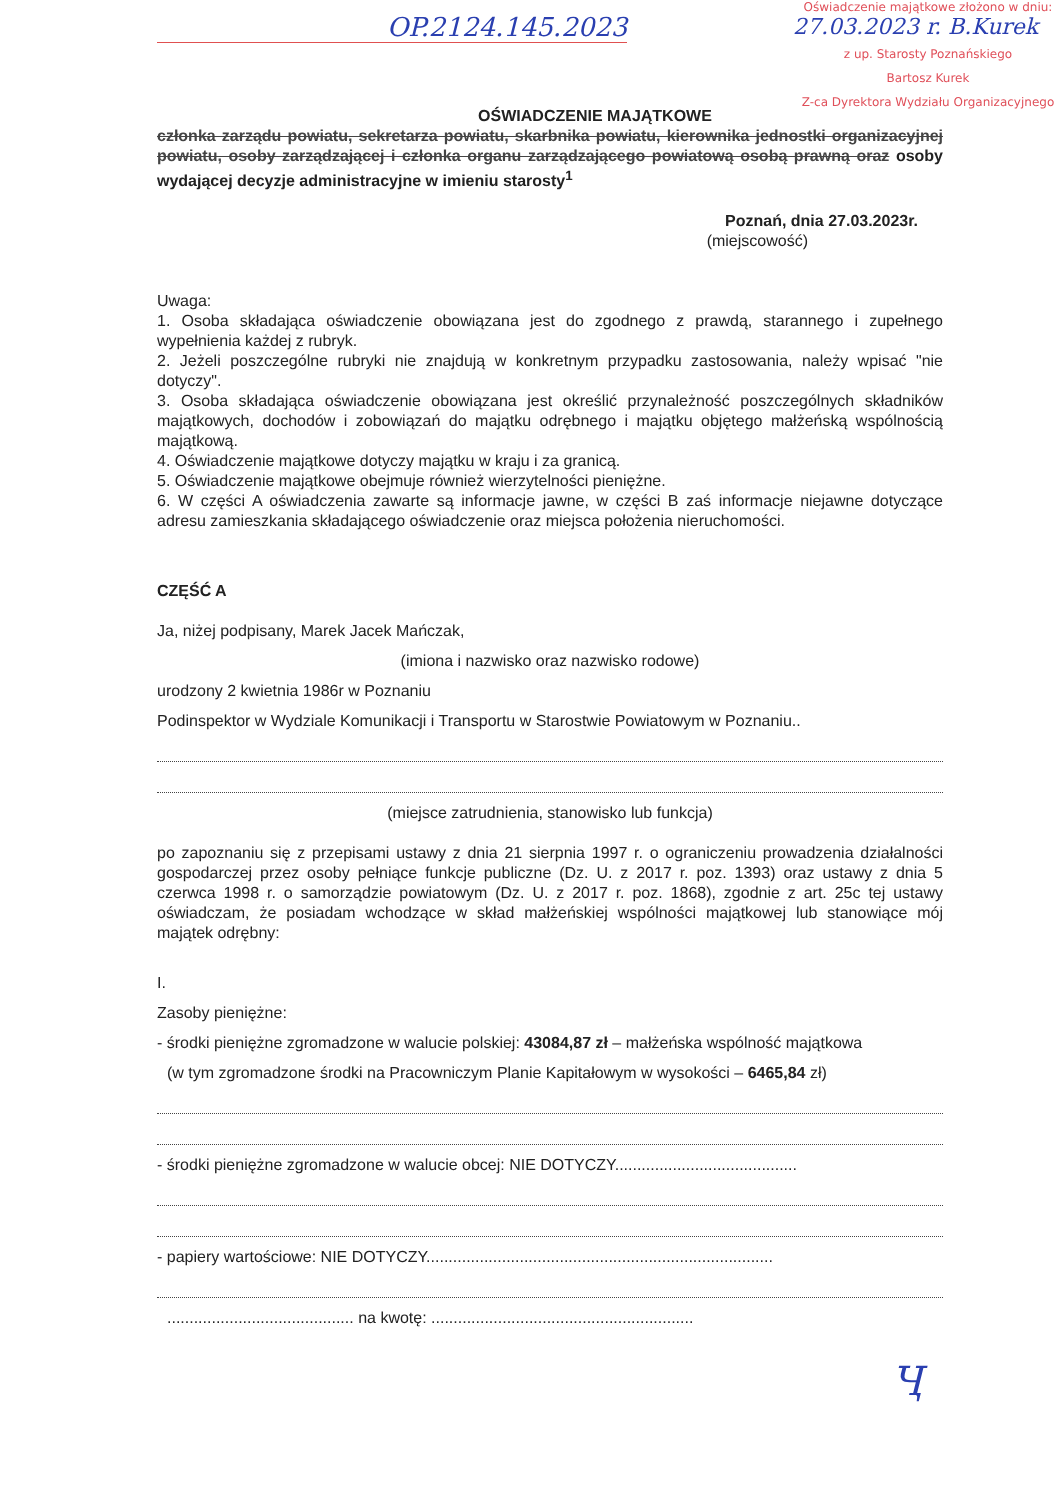OP.2124.145.2023
Oświadczenie majątkowe złożono w dniu:
27.03.2023 r. B.Kurek
z up. Starosty Poznańskiego
Bartosz Kurek
Z-ca Dyrektora Wydziału Organizacyjnego
OŚWIADCZENIE MAJĄTKOWE
członka zarządu powiatu, sekretarza powiatu, skarbnika powiatu, kierownika jednostki organizacyjnej powiatu, osoby zarządzającej i członka organu zarządzającego powiatową osobą prawną oraz osoby wydającej decyzje administracyjne w imieniu starosty<sup>1</sup>
Poznań, dnia 27.03.2023r.
(miejscowość)
Uwaga:
1. Osoba składająca oświadczenie obowiązana jest do zgodnego z prawdą, starannego i zupełnego wypełnienia każdej z rubryk.
2. Jeżeli poszczególne rubryki nie znajdują w konkretnym przypadku zastosowania, należy wpisać "nie dotyczy".
3. Osoba składająca oświadczenie obowiązana jest określić przynależność poszczególnych składników majątkowych, dochodów i zobowiązań do majątku odrębnego i majątku objętego małżeńską wspólnością majątkową.
4. Oświadczenie majątkowe dotyczy majątku w kraju i za granicą.
5. Oświadczenie majątkowe obejmuje również wierzytelności pieniężne.
6. W części A oświadczenia zawarte są informacje jawne, w części B zaś informacje niejawne dotyczące adresu zamieszkania składającego oświadczenie oraz miejsca położenia nieruchomości.
CZĘŚĆ A
Ja, niżej podpisany, Marek Jacek Mańczak,
(imiona i nazwisko oraz nazwisko rodowe)
urodzony 2 kwietnia 1986r w Poznaniu
Podinspektor w Wydziale Komunikacji i Transportu w Starostwie Powiatowym w Poznaniu..
(miejsce zatrudnienia, stanowisko lub funkcja)
po zapoznaniu się z przepisami ustawy z dnia 21 sierpnia 1997 r. o ograniczeniu prowadzenia działalności gospodarczej przez osoby pełniące funkcje publiczne (Dz. U. z 2017 r. poz. 1393) oraz ustawy z dnia 5 czerwca 1998 r. o samorządzie powiatowym (Dz. U. z 2017 r. poz. 1868), zgodnie z art. 25c tej ustawy oświadczam, że posiadam wchodzące w skład małżeńskiej wspólności majątkowej lub stanowiące mój majątek odrębny:
I.
Zasoby pieniężne:
- środki pieniężne zgromadzone w walucie polskiej: 43084,87 zł – małżeńska wspólność majątkowa
(w tym zgromadzone środki na Pracowniczym Planie Kapitałowym w wysokości – 6465,84 zł)
- środki pieniężne zgromadzone w walucie obcej: NIE DOTYCZY.........................................
- papiery wartościowe: NIE DOTYCZY..............................................................................
.......................................... na kwotę: ...........................................................
Ҷ